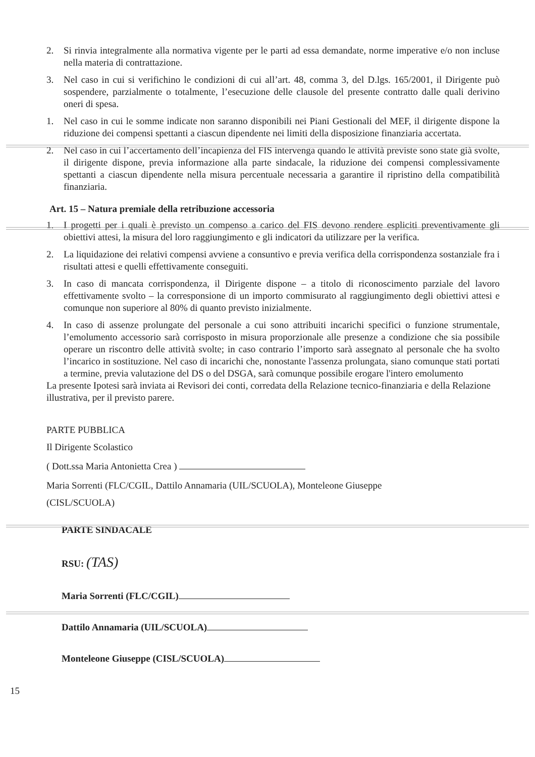2. Si rinvia integralmente alla normativa vigente per le parti ad essa demandate, norme imperative e/o non incluse nella materia di contrattazione.
3. Nel caso in cui si verifichino le condizioni di cui all’art. 48, comma 3, del D.lgs. 165/2001, il Dirigente può sospendere, parzialmente o totalmente, l’esecuzione delle clausole del presente contratto dalle quali derivino oneri di spesa.
1. Nel caso in cui le somme indicate non saranno disponibili nei Piani Gestionali del MEF, il dirigente dispone la riduzione dei compensi spettanti a ciascun dipendente nei limiti della disposizione finanziaria accertata.
2. Nel caso in cui l’accertamento dell’incapienza del FIS intervenga quando le attività previste sono state già svolte, il dirigente dispone, previa informazione alla parte sindacale, la riduzione dei compensi complessivamente spettanti a ciascun dipendente nella misura percentuale necessaria a garantire il ripristino della compatibilità finanziaria.
Art. 15 – Natura premiale della retribuzione accessoria
1. I progetti per i quali è previsto un compenso a carico del FIS devono rendere espliciti preventivamente gli obiettivi attesi, la misura del loro raggiungimento e gli indicatori da utilizzare per la verifica.
2. La liquidazione dei relativi compensi avviene a consuntivo e previa verifica della corrispondenza sostanziale fra i risultati attesi e quelli effettivamente conseguiti.
3. In caso di mancata corrispondenza, il Dirigente dispone – a titolo di riconoscimento parziale del lavoro effettivamente svolto – la corresponsione di un importo commisurato al raggiungimento degli obiettivi attesi e comunque non superiore al 80% di quanto previsto inizialmente.
4. In caso di assenze prolungate del personale a cui sono attribuiti incarichi specifici o funzione strumentale, l’emolumento accessorio sarà corrisposto in misura proporzionale alle presenze a condizione che sia possibile operare un riscontro delle attività svolte; in caso contrario l’importo sarà assegnato al personale che ha svolto l’incarico in sostituzione. Nel caso di incarichi che, nonostante l'assenza prolungata, siano comunque stati portati a termine, previa valutazione del DS o del DSGA, sarà comunque possibile erogare l'intero emolumento
La presente Ipotesi sarà inviata ai Revisori dei conti, corredata della Relazione tecnico-finanziaria e della Relazione illustrativa, per il previsto parere.
PARTE PUBBLICA
Il Dirigente Scolastico
( Dott.ssa Maria Antonietta Crea )
Maria Sorrenti (FLC/CGIL, Dattilo Annamaria (UIL/SCUOLA), Monteleone Giuseppe
(CISL/SCUOLA)
PARTE SINDACALE
RSU: (TAS)
Maria Sorrenti (FLC/CGIL)
Dattilo Annamaria (UIL/SCUOLA)
Monteleone Giuseppe (CISL/SCUOLA)
15